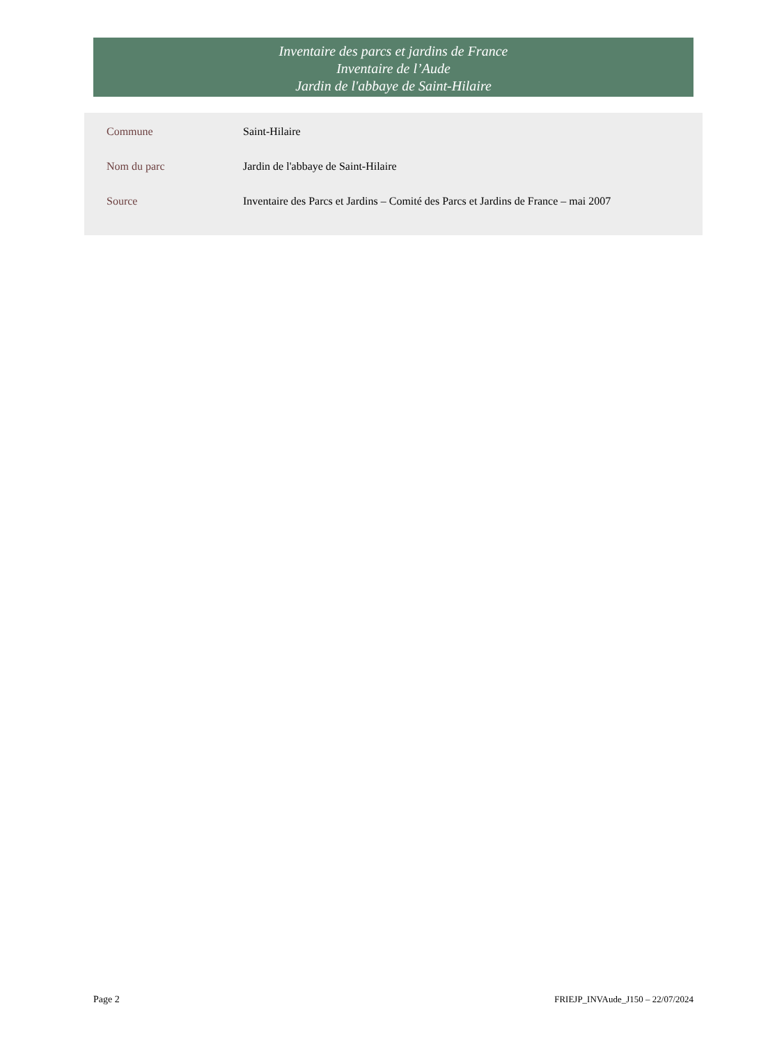Inventaire des parcs et jardins de France
Inventaire de l’Aude
Jardin de l'abbaye de Saint-Hilaire
| Commune | Saint-Hilaire |
| Nom du parc | Jardin de l'abbaye de Saint-Hilaire |
| Source | Inventaire des Parcs et Jardins – Comité des Parcs et Jardins de France – mai 2007 |
Page 2
FRIEJP_INVAude_J150 – 22/07/2024